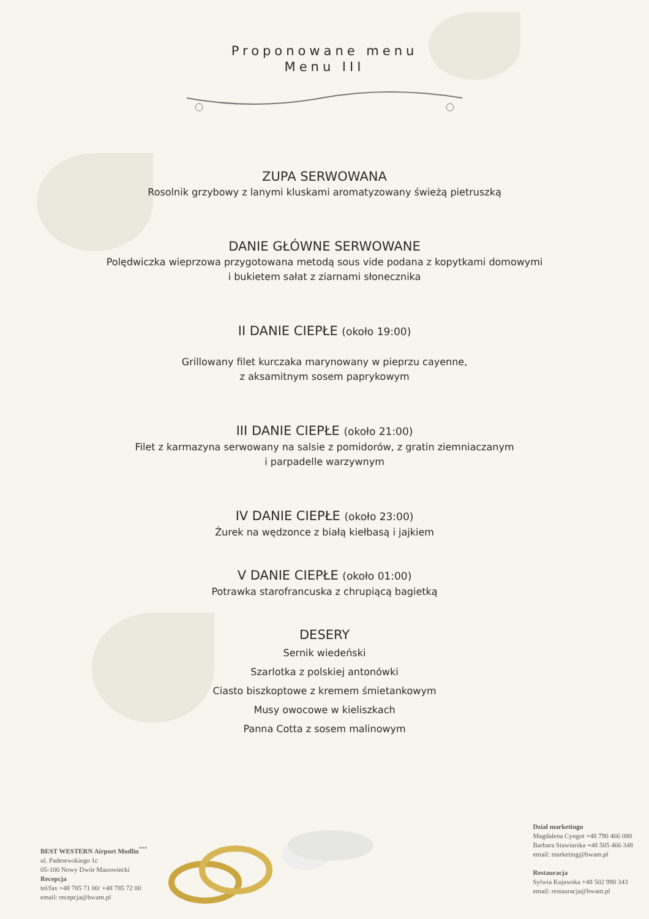Proponowane menu
Menu III
ZUPA SERWOWANA
Rosolnik grzybowy z lanymi kluskami aromatyzowany świeżą pietruszką
DANIE GŁÓWNE SERWOWANE
Polędwiczka wieprzowa przygotowana metodą sous vide podana z kopytkami domowymi
i bukietem sałat z ziarnami słonecznika
II DANIE CIEPŁE (około 19:00)
Grillowany filet kurczaka marynowany w pieprzu cayenne,
z aksamitnym sosem paprykowym
III DANIE CIEPŁE (około 21:00)
Filet z karmazyna serwowany na salsie z pomidorów, z gratin ziemniaczanym
i parpadelle warzywnym
IV DANIE CIEPŁE (około 23:00)
Żurek na wędzonce z białą kiełbasą i jajkiem
V DANIE CIEPŁE (około 01:00)
Potrawka starofrancuska z chrupiącą bagietką
DESERY
Sernik wiedeński
Szarlotka z polskiej antonówki
Ciasto biszkoptowe z kremem śmietankowym
Musy owocowe w kieliszkach
Panna Cotta z sosem malinowym
BEST WESTERN Airport Modlin<sup>***</sup>
ul. Paderewskiego 1c
05-100 Nowy Dwór Mazowiecki
Recepcja
tel/fax +48 785 71 00/ +48 785 72 00
email: recepcja@bwam.pl
Dział marketingu
Magdalena Cyngot +48 790 466 080
Barbara Stawiarska +48 505 466 348
email: marketing@bwam.pl
Restauracja
Sylwia Kujawska +48 502 990 343
email: restauracja@bwam.pl